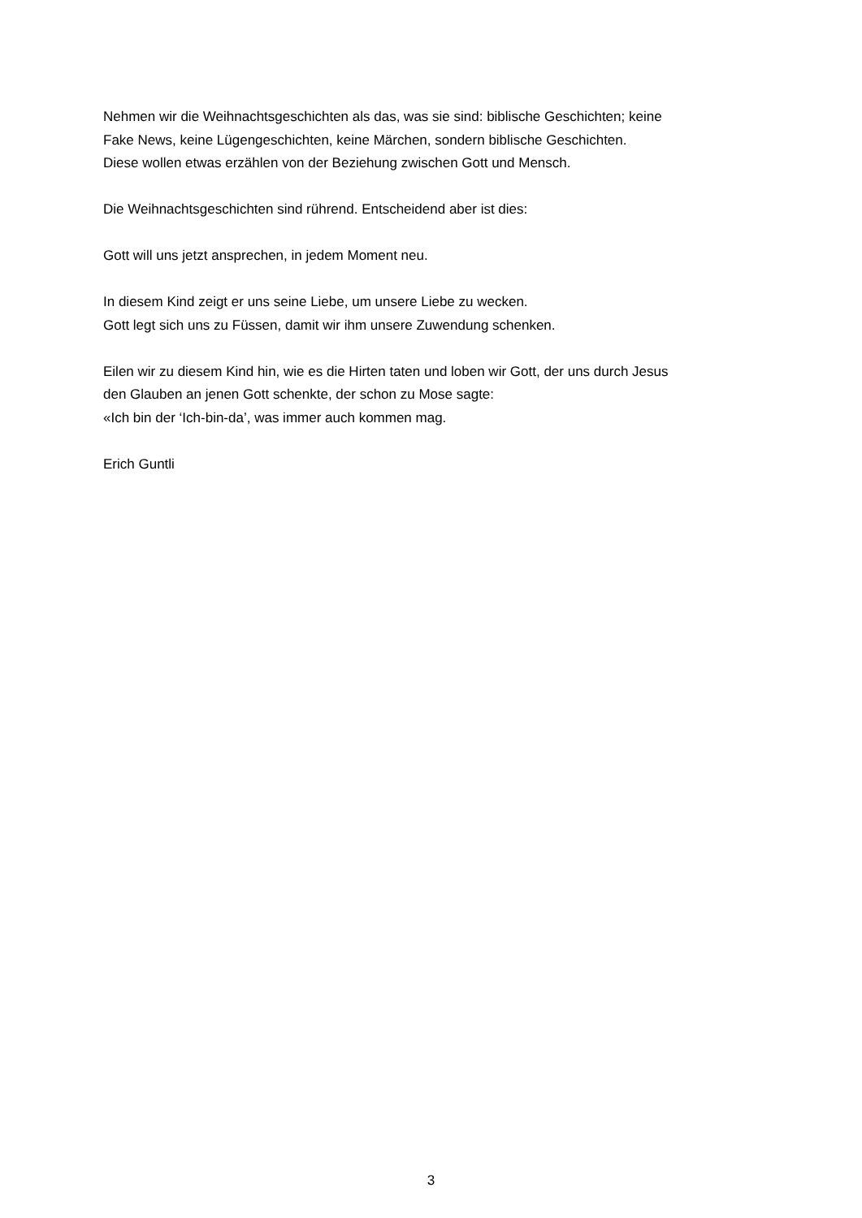Nehmen wir die Weihnachtsgeschichten als das, was sie sind: biblische Geschichten; keine
Fake News, keine Lügengeschichten, keine Märchen, sondern biblische Geschichten.
Diese wollen etwas erzählen von der Beziehung zwischen Gott und Mensch.
Die Weihnachtsgeschichten sind rührend. Entscheidend aber ist dies:
Gott will uns jetzt ansprechen, in jedem Moment neu.
In diesem Kind zeigt er uns seine Liebe, um unsere Liebe zu wecken.
Gott legt sich uns zu Füssen, damit wir ihm unsere Zuwendung schenken.
Eilen wir zu diesem Kind hin, wie es die Hirten taten und loben wir Gott, der uns durch Jesus
den Glauben an jenen Gott schenkte, der schon zu Mose sagte:
«Ich bin der ‘Ich-bin-da’, was immer auch kommen mag.
Erich Guntli
3